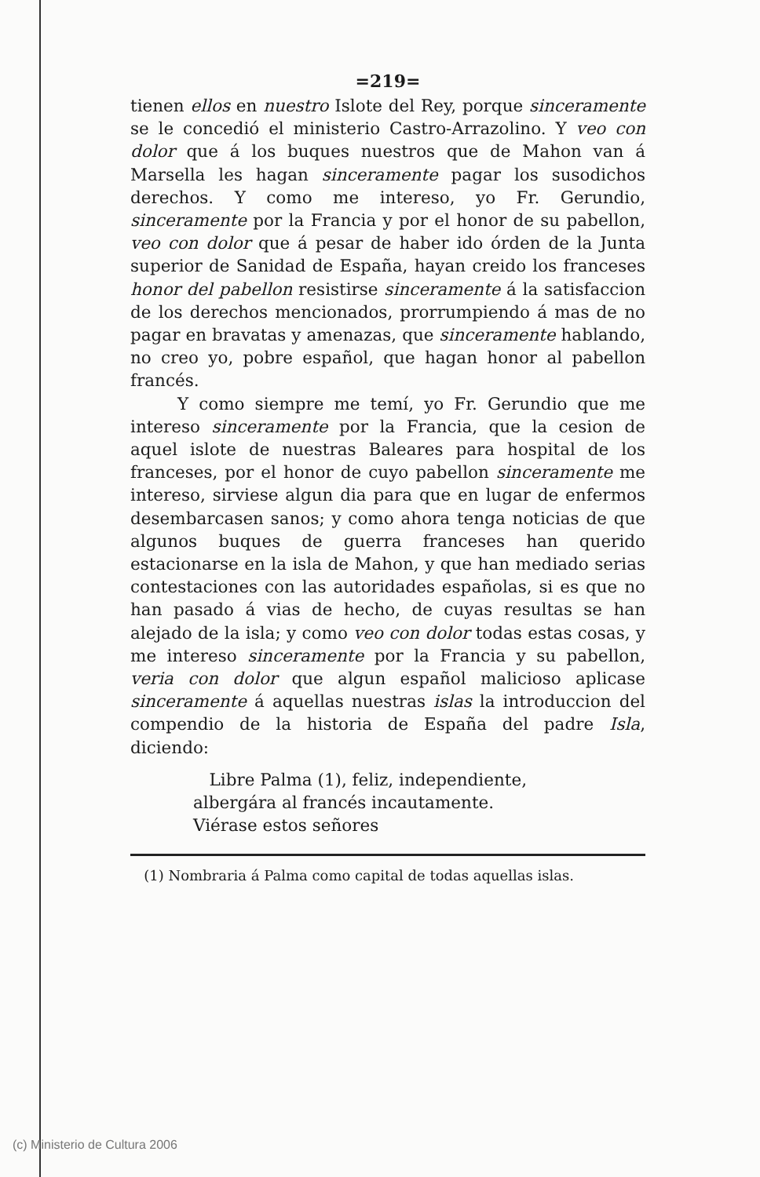=219=
tienen ellos en nuestro Islote del Rey, porque sinceramente se le concedió el ministerio Castro-Arrazolino. Y veo con dolor que á los buques nuestros que de Mahon van á Marsella les hagan sinceramente pagar los susodichos derechos. Y como me intereso, yo Fr. Gerundio, sinceramente por la Francia y por el honor de su pabellon, veo con dolor que á pesar de haber ido órden de la Junta superior de Sanidad de España, hayan creido los franceses honor del pabellon resistirse sinceramente á la satisfaccion de los derechos mencionados, prorrumpiendo á mas de no pagar en bravatas y amenazas, que sinceramente hablando, no creo yo, pobre español, que hagan honor al pabellon francés.
Y como siempre me temí, yo Fr. Gerundio que me intereso sinceramente por la Francia, que la cesion de aquel islote de nuestras Baleares para hospital de los franceses, por el honor de cuyo pabellon sinceramente me intereso, sirviese algun dia para que en lugar de enfermos desembarcasen sanos; y como ahora tenga noticias de que algunos buques de guerra franceses han querido estacionarse en la isla de Mahon, y que han mediado serias contestaciones con las autoridades españolas, si es que no han pasado á vias de hecho, de cuyas resultas se han alejado de la isla; y como veo con dolor todas estas cosas, y me intereso sinceramente por la Francia y su pabellon, veria con dolor que algun español malicioso aplicase sinceramente á aquellas nuestras islas la introduccion del compendio de la historia de España del padre Isla, diciendo:
Libre Palma (1), feliz, independiente,
albergára al francés incautamente.
Viérase estos señores
(1) Nombraria á Palma como capital de todas aquellas islas.
(c) Ministerio de Cultura 2006